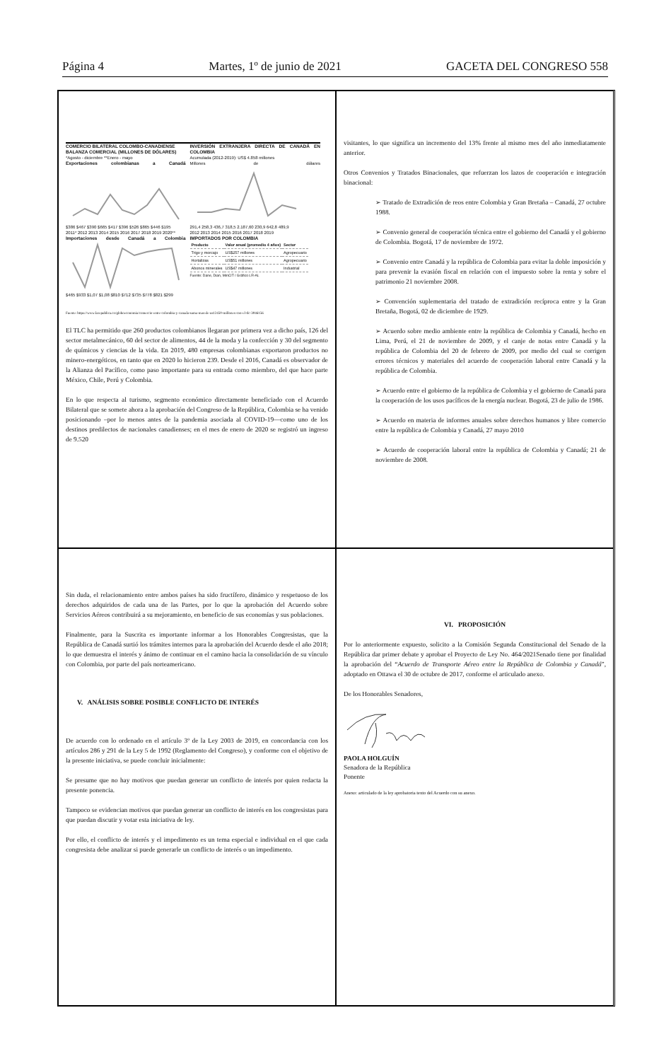Página 4 Martes, 1º de junio de 2021 GACETA DEL CONGRESO 558
COMERCIO BILATERAL COLOMBO-CANADIENSE
BALANZA COMERCIAL (MILLONES DE DÓLARES)
*Agosto - diciembre **Enero - mayo
Exportaciones colombianas a Canadá
$386 $467 $390 $665 $417 $396 $526 $865 $446 $195
2011* 2012 2013 2014 2015 2016 2017 2018 2019 2020**
Importaciones desde Canadá a Colombia
$465 $933 $1,07 $1,08 $810 $712 $735 $778 $821 $299
INVERSIÓN EXTRANJERA DIRECTA DE CANADÁ EN COLOMBIA
Acumulada (2012-2019): US$ 4.858 millones
Millones de dólares
291,4 258,3 436,7 318,5 2.187,60 230,9 642,8 489,9
2012 2013 2014 2015 2016 2017 2018 2019
IMPORTADOS POR COLOMBIA
| Producto | Valor anual (promedio 4 años) | Sector |
| --- | --- | --- |
| Trigo y morcajo | US$257 millones | Agropecuario |
| Hortalizas | US$51 millones | Agropecuario |
| Abonos minerales | US$47 millones | Industrial |
Fuente: Dane, Dian, MinCIT / Gráfico LR-AL
Fuente: https://www.larepublica.co/globoeconomia/comercio-entre-colombia-y-canada-suma-mas-de-us12450-millones-con-el-tlc-3046156
El TLC ha permitido que 260 productos colombianos llegaran por primera vez a dicho país, 126 del sector metalmecánico, 60 del sector de alimentos, 44 de la moda y la confección y 30 del segmento de químicos y ciencias de la vida. En 2019, 480 empresas colombianas exportaron productos no minero-energéticos, en tanto que en 2020 lo hicieron 239. Desde el 2016, Canadá es observador de la Alianza del Pacífico, como paso importante para su entrada como miembro, del que hace parte México, Chile, Perú y Colombia.
En lo que respecta al turismo, segmento económico directamente beneficiado con el Acuerdo Bilateral que se somete ahora a la aprobación del Congreso de la República, Colombia se ha venido posicionando –por lo menos antes de la pandemia asociada al COVID-19—como uno de los destinos predilectos de nacionales canadienses; en el mes de enero de 2020 se registró un ingreso de 9.520
visitantes, lo que significa un incremento del 13% frente al mismo mes del año inmediatamente anterior.
Otros Convenios y Tratados Binacionales, que refuerzan los lazos de cooperación e integración binacional:
➢ Tratado de Extradición de reos entre Colombia y Gran Bretaña – Canadá, 27 octubre 1988.
➢ Convenio general de cooperación técnica entre el gobierno del Canadá y el gobierno de Colombia. Bogotá, 17 de noviembre de 1972.
➢ Convenio entre Canadá y la república de Colombia para evitar la doble imposición y para prevenir la evasión fiscal en relación con el impuesto sobre la renta y sobre el patrimonio 21 noviembre 2008.
➢ Convención suplementaria del tratado de extradición recíproca entre y la Gran Bretaña, Bogotá, 02 de diciembre de 1929.
➢ Acuerdo sobre medio ambiente entre la república de Colombia y Canadá, hecho en Lima, Perú, el 21 de noviembre de 2009, y el canje de notas entre Canadá y la república de Colombia del 20 de febrero de 2009, por medio del cual se corrigen errores técnicos y materiales del acuerdo de cooperación laboral entre Canadá y la república de Colombia.
➢ Acuerdo entre el gobierno de la república de Colombia y el gobierno de Canadá para la cooperación de los usos pacíficos de la energía nuclear. Bogotá, 23 de julio de 1986.
➢ Acuerdo en materia de informes anuales sobre derechos humanos y libre comercio entre la república de Colombia y Canadá, 27 mayo 2010
➢ Acuerdo de cooperación laboral entre la república de Colombia y Canadá; 21 de noviembre de 2008.
Sin duda, el relacionamiento entre ambos países ha sido fructífero, dinámico y respetuoso de los derechos adquiridos de cada una de las Partes, por lo que la aprobación del Acuerdo sobre Servicios Aéreos contribuirá a su mejoramiento, en beneficio de sus economías y sus poblaciones.
Finalmente, para la Suscrita es importante informar a los Honorables Congresistas, que la República de Canadá surtió los trámites internos para la aprobación del Acuerdo desde el año 2018; lo que demuestra el interés y ánimo de continuar en el camino hacia la consolidación de su vínculo con Colombia, por parte del país norteamericano.
V. ANÁLISIS SOBRE POSIBLE CONFLICTO DE INTERÉS
De acuerdo con lo ordenado en el artículo 3º de la Ley 2003 de 2019, en concordancia con los artículos 286 y 291 de la Ley 5 de 1992 (Reglamento del Congreso), y conforme con el objetivo de la presente iniciativa, se puede concluir inicialmente:
Se presume que no hay motivos que puedan generar un conflicto de interés por quien redacta la presente ponencia.
Tampoco se evidencian motivos que puedan generar un conflicto de interés en los congresistas para que puedan discutir y votar esta iniciativa de ley.
Por ello, el conflicto de interés y el impedimento es un tema especial e individual en el que cada congresista debe analizar si puede generarle un conflicto de interés o un impedimento.
VI. PROPOSICIÓN
Por lo anteriormente expuesto, solicito a la Comisión Segunda Constitucional del Senado de la República dar primer debate y aprobar el Proyecto de Ley No. 464/2021Senado tiene por finalidad la aprobación del “Acuerdo de Transporte Aéreo entre la República de Colombia y Canadá”, adoptado en Ottawa el 30 de octubre de 2017, conforme el articulado anexo.
De los Honorables Senadores,
PAOLA HOLGUÍN
Senadora de la República
Ponente
Anexo: articulado de la ley aprobatoria texto del Acuerdo con su anexo.